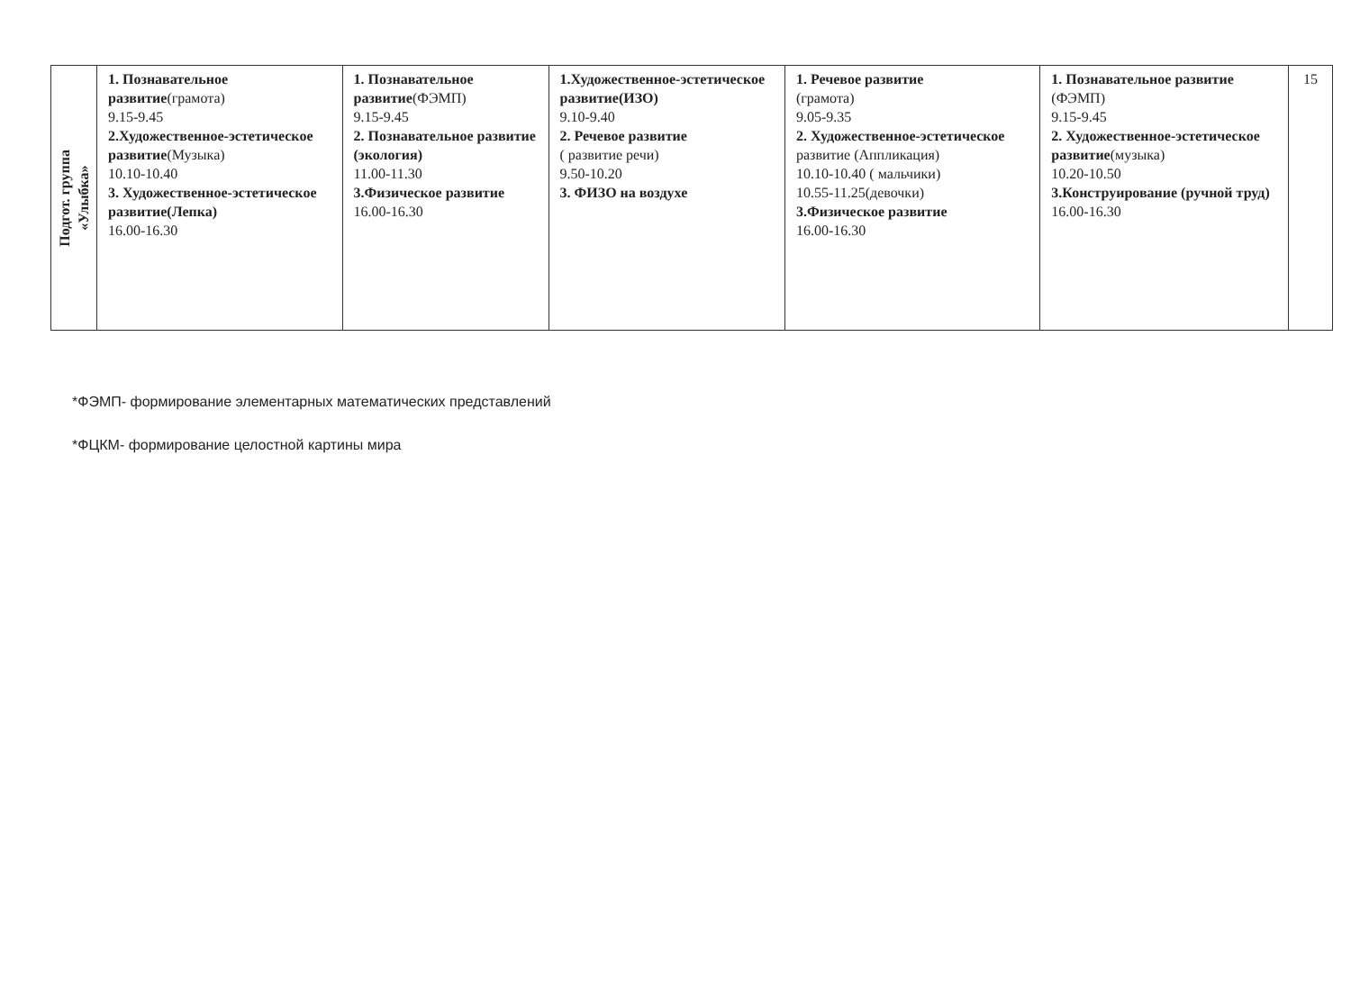| Подгот. группа «Улыбка» | 1. Познавательное развитие (грамота) 9.15-9.45 2.Художественное-эстетическое развитие (Музыка) 10.10-10.40 3. Художественное-эстетическое развитие(Лепка) 16.00-16.30 | 1. Познавательное развитие (ФЭМП) 9.15-9.45 2. Познавательное развитие (экология) 11.00-11.30 3.Физическое развитие 16.00-16.30 | 1.Художественное-эстетическое развитие(ИЗО) 9.10-9.40 2. Речевое развитие ( развитие речи) 9.50-10.20 3. ФИЗО на воздухе | 1. Речевое развитие (грамота) 9.05-9.35 2. Художественное-эстетическое развитие (Аппликация) 10.10-10.40 ( мальчики) 10.55-11.25(девочки) 3.Физическое развитие 16.00-16.30 | 1. Познавательное развитие (ФЭМП) 9.15-9.45 2. Художественное-эстетическое развитие (музыка) 10.20-10.50 3.Конструирование (ручной труд) 16.00-16.30 | 15 |
*ФЭМП- формирование элементарных математических представлений
*ФЦКМ- формирование целостной картины мира